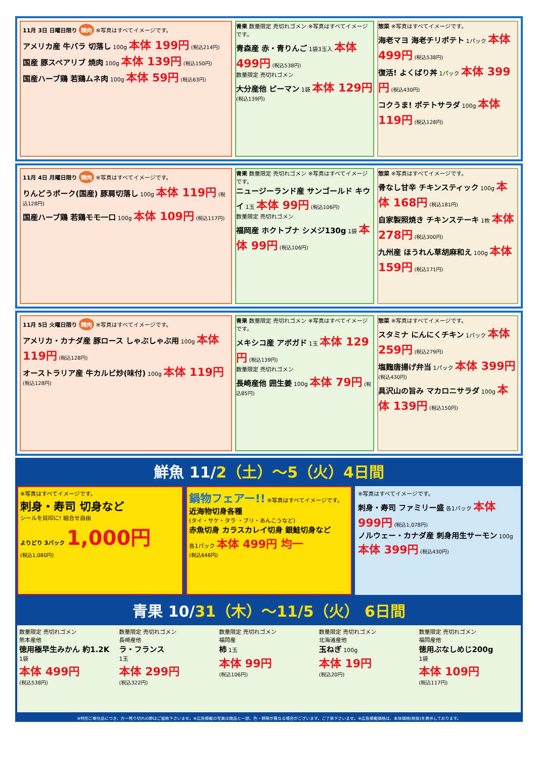11月 3日 日曜日限り 精肉 ※写真はすべてイメージです。
アメリカ産 牛バラ 切落し 100g 本体 199円 (税込214円)
国産 豚スペアリブ 焼肉 100g 本体 139円 (税込150円)
国産ハーブ鶏 若鶏ムネ肉 100g 本体 59円 (税込63円)
青果 数量限定 売切れゴメン ※写真はすべてイメージです。
青森産 赤・青りんご 1袋3玉入 本体 499円 (税込538円)
数量限定 売切れゴメン
大分産他 ピーマン 1袋 本体 129円 (税込139円)
惣菜 ※写真はすべてイメージです。
海老マヨ 海老チリポテト 1パック 本体 499円 (税込538円)
復活! よくばり丼 1パック 本体 399円 (税込430円)
コクうま! ポテトサラダ 100g 本体 119円 (税込128円)
11月 4日 月曜日限り 精肉 ※写真はすべてイメージです。
りんどうポーク(国産) 豚肩切落し 100g 本体 119円 (税込128円)
国産ハーブ鶏 若鶏モモ一口 100g 本体 109円 (税込117円)
青果 数量限定 売切れゴメン ※写真はすべてイメージです。
ニュージーランド産 サンゴールド キウイ 1玉 本体 99円 (税込106円)
数量限定 売切れゴメン
福岡産 ホクトブナ シメジ130g 1袋 本体 99円 (税込106円)
惣菜 ※写真はすべてイメージです。
骨なし甘辛 チキンスティック 100g 本体 168円 (税込181円)
自家製照焼き チキンステーキ 1枚 本体 278円 (税込300円)
九州産 ほうれん草胡麻和え 100g 本体 159円 (税込171円)
11月 5日 火曜日限り 精肉 ※写真はすべてイメージです。
アメリカ・カナダ産 豚ロース しゃぶしゃぶ用 100g 本体 119円 (税込128円)
オーストラリア産 牛カルビ炒(味付) 100g 本体 119円 (税込128円)
青果 数量限定 売切れゴメン ※写真はすべてイメージです。
メキシコ産 アボガド 1玉 本体 129円 (税込139円)
数量限定 売切れゴメン
長崎産他 囲生姜 100g 本体 79円 (税込85円)
惣菜 ※写真はすべてイメージです。
スタミナ にんにくチキン 1パック 本体 259円 (税込279円)
塩麹唐揚げ弁当 1パック 本体 399円 (税込430円)
具沢山の旨み マカロニサラダ 100g 本体 139円 (税込150円)
鮮魚 11/2（土）～5（火）4日間
※写真はすべてイメージです。
刺身・寿司 切身など
シールを目印に! 組合せ自由
よりどり 3パック 1,000円
(税込1,080円)
鍋物フェアー!! ※写真はすべてイメージです。
近海物切身各種
(タイ・サケ・タラ ・ブリ・あんこうなど)
赤魚切身 カラスカレイ切身 銀鮭切身など
各1パック 本体 499円 均一
(税込646円)
※写真はすべてイメージです。
刺身・寿司 ファミリー盛 各1パック 本体 999円 (税込1,078円)
ノルウェー・カナダ産 刺身用生サーモン 100g 本体 399円 (税込430円)
青果 10/31（木）～11/5（火） 6日間
数量限定 売切れゴメン
熊本産他
徳用極早生みかん 約1.2K
1袋
本体 499円
(税込538円)
数量限定 売切れゴメン
長崎産他
ラ・フランス
1玉
本体 299円
(税込322円)
数量限定 売切れゴメン
福岡産
柿 1玉
本体 99円
(税込106円)
数量限定 売切れゴメン
北海道産他
玉ねぎ 100g
本体 19円
(税込20円)
数量限定 売切れゴメン
福岡産他
徳用ぶなしめじ200g
1袋
本体 109円
(税込117円)
※特別ご奉仕品につき、万一売り切れの節はご容赦下さいませ。※広告掲載の写真は商品と一部、色・柄等が異なる場合がございます。ご了承下さいませ。※広告掲載価格は、本体価格(税抜)を表示しております。